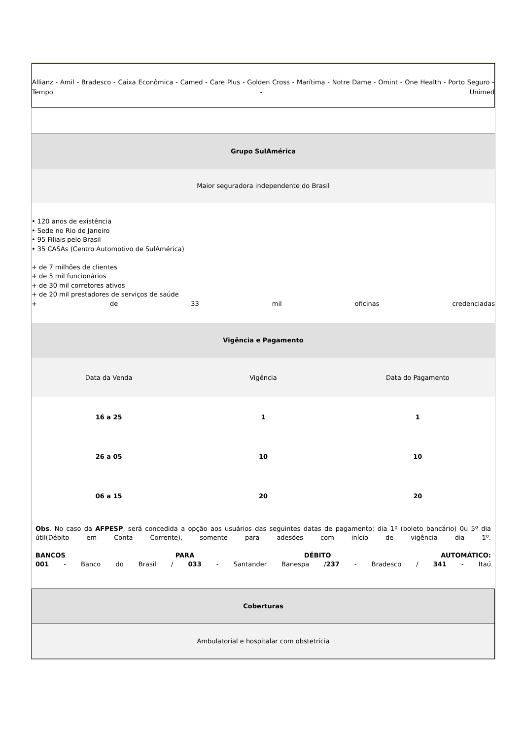Allianz - Amil - Bradesco - Caixa Econômica - Camed - Care Plus - Golden Cross - Marítima - Notre Dame - Omint - One Health - Porto Seguro - Tempo - Unimed
Grupo SulAmérica
Maior seguradora independente do Brasil
• 120 anos de existência
• Sede no Rio de Janeiro
• 95 Filiais pelo Brasil
• 35 CASAs (Centro Automotivo de SulAmérica)
+ de 7 milhões de clientes
+ de 5 mil funcionários
+ de 30 mil corretores ativos
+ de 20 mil prestadores de serviços de saúde
+ de 33 mil oficinas credenciadas
Vigência e Pagamento
| Data da Venda | Vigência | Data do Pagamento |
| --- | --- | --- |
| 16 a 25 | 1 | 1 |
| 26 a 05 | 10 | 10 |
| 06 a 15 | 20 | 20 |
Obs. No caso da AFPESP, será concedida a opção aos usuários das seguintes datas de pagamento: dia 1º (boleto bancário) 0u 5º dia útil(Débito em Conta Corrente), somente para adesões com início de vigência dia 1º.
BANCOS PARA DÉBITO AUTOMÁTICO:
001 - Banco do Brasil / 033 - Santander Banespa /237 - Bradesco / 341 - Itaú
Coberturas
Ambulatorial e hospitalar com obstetrícia